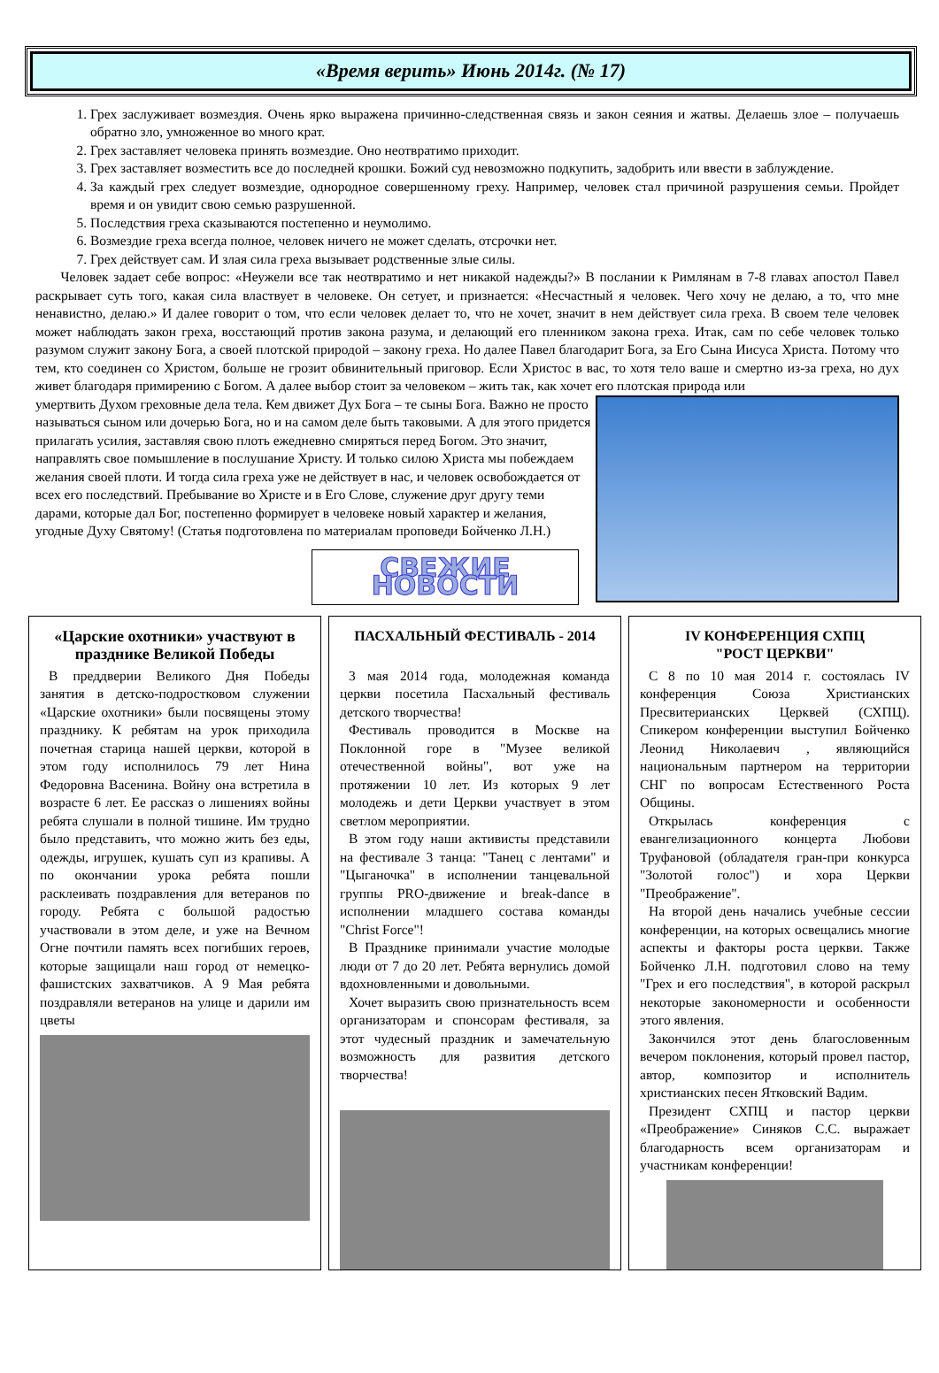«Время верить» Июнь 2014г. (№ 17)
1. Грех заслуживает возмездия. Очень ярко выражена причинно-следственная связь и закон сеяния и жатвы. Делаешь злое – получаешь обратно зло, умноженное во много крат.
2. Грех заставляет человека принять возмездие. Оно неотвратимо приходит.
3. Грех заставляет возместить все до последней крошки. Божий суд невозможно подкупить, задобрить или ввести в заблуждение.
4. За каждый грех следует возмездие, однородное совершенному греху. Например, человек стал причиной разрушения семьи. Пройдет время и он увидит свою семью разрушенной.
5. Последствия греха сказываются постепенно и неумолимо.
6. Возмездие греха всегда полное, человек ничего не может сделать, отсрочки нет.
7. Грех действует сам. И злая сила греха вызывает родственные злые силы.
Человек задает себе вопрос: «Неужели все так неотвратимо и нет никакой надежды?» В послании к Римлянам в 7-8 главах апостол Павел раскрывает суть того, какая сила властвует в человеке. Он сетует, и признается: «Несчастный я человек. Чего хочу не делаю, а то, что мне ненавистно, делаю.» И далее говорит о том, что если человек делает то, что не хочет, значит в нем действует сила греха. В своем теле человек может наблюдать закон греха, восстающий против закона разума, и делающий его пленником закона греха. Итак, сам по себе человек только разумом служит закону Бога, а своей плотской природой – закону греха. Но далее Павел благодарит Бога, за Его Сына Иисуса Христа. Потому что тем, кто соединен со Христом, больше не грозит обвинительный приговор. Если Христос в вас, то хотя тело ваше и смертно из-за греха, но дух живет благодаря примирению с Богом. А далее выбор стоит за человеком – жить так, как хочет его плотская природа или
умертвить Духом греховные дела тела. Кем движет Дух Бога – те сыны Бога. Важно не просто называться сыном или дочерью Бога, но и на самом деле быть таковыми. А для этого придется прилагать усилия, заставляя свою плоть ежедневно смиряться перед Богом. Это значит, направлять свое помышление в послушание Христу. И только силою Христа мы побеждаем желания своей плоти. И тогда сила греха уже не действует в нас, и человек освобождается от всех его последствий. Пребывание во Христе и в Его Слове, служение друг другу теми дарами, которые дал Бог, постепенно формирует в человеке новый характер и желания, угодные Духу Святому! (Статья подготовлена по материалам проповеди Бойченко Л.Н.)
СВЕЖИЕ НОВОСТИ
«Царские охотники» участвуют в празднике Великой Победы
В преддверии Великого Дня Победы занятия в детско-подростковом служении «Царские охотники» были посвящены этому празднику. К ребятам на урок приходила почетная старица нашей церкви, которой в этом году исполнилось 79 лет Нина Федоровна Васенина. Войну она встретила в возрасте 6 лет. Ее рассказ о лишениях войны ребята слушали в полной тишине. Им трудно было представить, что можно жить без еды, одежды, игрушек, кушать суп из крапивы. А по окончании урока ребята пошли расклеивать поздравления для ветеранов по городу. Ребята с большой радостью участвовали в этом деле, и уже на Вечном Огне почтили память всех погибших героев, которые защищали наш город от немецко-фашистских захватчиков. А 9 Мая ребята поздравляли ветеранов на улице и дарили им цветы
ПАСХАЛЬНЫЙ ФЕСТИВАЛЬ - 2014
3 мая 2014 года, молодежная команда церкви посетила Пасхальный фестиваль детского творчества!
Фестиваль проводится в Москве на Поклонной горе в "Музее великой отечественной войны", вот уже на протяжении 10 лет. Из которых 9 лет молодежь и дети Церкви участвует в этом светлом мероприятии.
В этом году наши активисты представили на фестивале 3 танца: "Танец с лентами" и "Цыганочка" в исполнении танцевальной группы PRO-движение и break-dance в исполнении младшего состава команды "Christ Force"!
В Празднике принимали участие молодые люди от 7 до 20 лет. Ребята вернулись домой вдохновленными и довольными.
Хочет выразить свою признательность всем организаторам и спонсорам фестиваля, за этот чудесный праздник и замечательную возможность для развития детского творчества!
IV КОНФЕРЕНЦИЯ СХПЦ
"РОСТ ЦЕРКВИ"
С 8 по 10 мая 2014 г. состоялась IV конференция Союза Христианских Пресвитерианских Церквей (СХПЦ). Спикером конференции выступил Бойченко Леонид Николаевич , являющийся национальным партнером на территории СНГ по вопросам Естественного Роста Общины.
Открылась конференция с евангелизационного концерта Любови Труфановой (обладателя гран-при конкурса "Золотой голос") и хора Церкви "Преображение".
На второй день начались учебные сессии конференции, на которых освещались многие аспекты и факторы роста церкви. Также Бойченко Л.Н. подготовил слово на тему "Грех и его последствия", в которой раскрыл некоторые закономерности и особенности этого явления.
Закончился этот день благословенным вечером поклонения, который провел пастор, автор, композитор и исполнитель христианских песен Ятковский Вадим.
Президент СХПЦ и пастор церкви «Преображение» Синяков С.С. выражает благодарность всем организаторам и участникам конференции!